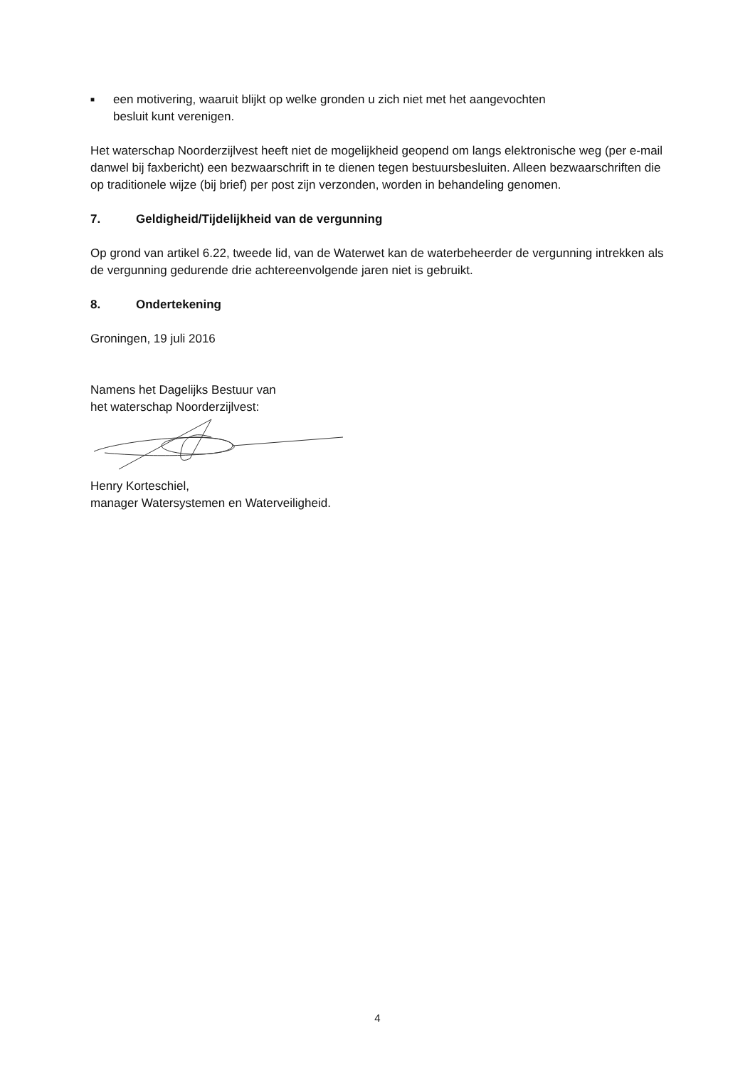■
een motivering, waaruit blijkt op welke gronden u zich niet met het aangevochten
besluit kunt verenigen.
Het waterschap Noorderzijlvest heeft niet de mogelijkheid geopend om langs elektronische weg (per e-mail danwel bij faxbericht) een bezwaarschrift in te dienen tegen bestuursbesluiten. Alleen bezwaarschriften die op traditionele wijze (bij brief) per post zijn verzonden, worden in behandeling genomen.
7. Geldigheid/Tijdelijkheid van de vergunning
Op grond van artikel 6.22, tweede lid, van de Waterwet kan de waterbeheerder de vergunning intrekken als de vergunning gedurende drie achtereenvolgende jaren niet is gebruikt.
8. Ondertekening
Groningen, 19 juli 2016
Namens het Dagelijks Bestuur van
het waterschap Noorderzijlvest:
Henry Korteschiel,
manager Watersystemen en Waterveiligheid.
4